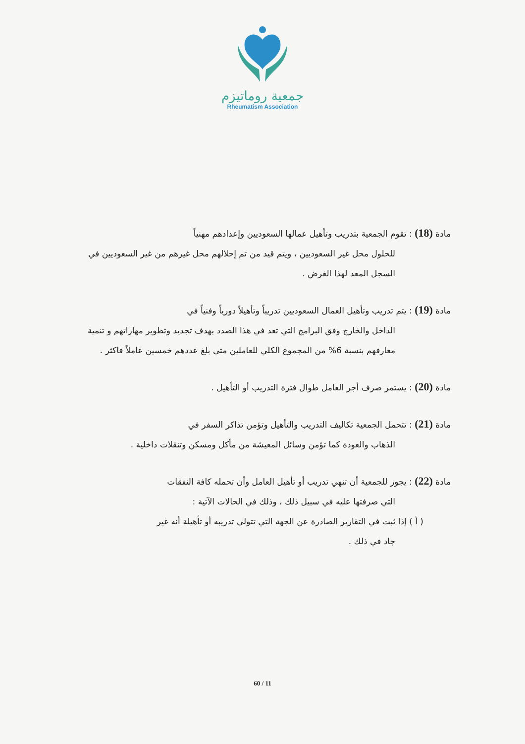جمعية روماتيزم
Rheumatism Association
مادة (18) : تقوم الجمعية بتدريب وتأهيل عمالها السعوديين وإعدادهم مهنياً
للحلول محل غير السعوديين ، ويتم قيد من تم إحلالهم محل غيرهم من غير السعوديين في السجل المعد لهذا الغرض .
مادة (19) : يتم تدريب وتأهيل العمال السعوديين تدريباً وتأهيلاً دورياً وفنياً في
الداخل والخارج وفق البرامج التي تعد في هذا الصدد بهدف تجديد وتطوير مهاراتهم و تنمية معارفهم بنسبة 6% من المجموع الكلي للعاملين متى بلغ عددهم خمسين عاملاً فاكثر .
مادة (20) : يستمر صرف أجر العامل طوال فترة التدريب أو التأهيل .
مادة (21) : تتحمل الجمعية تكاليف التدريب والتأهيل وتؤمن تذاكر السفر في
الذهاب والعودة كما تؤمن وسائل المعيشة من مأكل ومسكن وتنقلات داخلية .
مادة (22) : يجوز للجمعية أن تنهي تدريب أو تأهيل العامل وأن تحمله كافة النفقات
التي صرفتها عليه في سبيل ذلك ، وذلك في الحالات الآتية :
( أ ) إذا ثبت في التقارير الصادرة عن الجهة التي تتولى تدريبه أو تأهيلة أنه غير
جاد في ذلك .
60 / 11